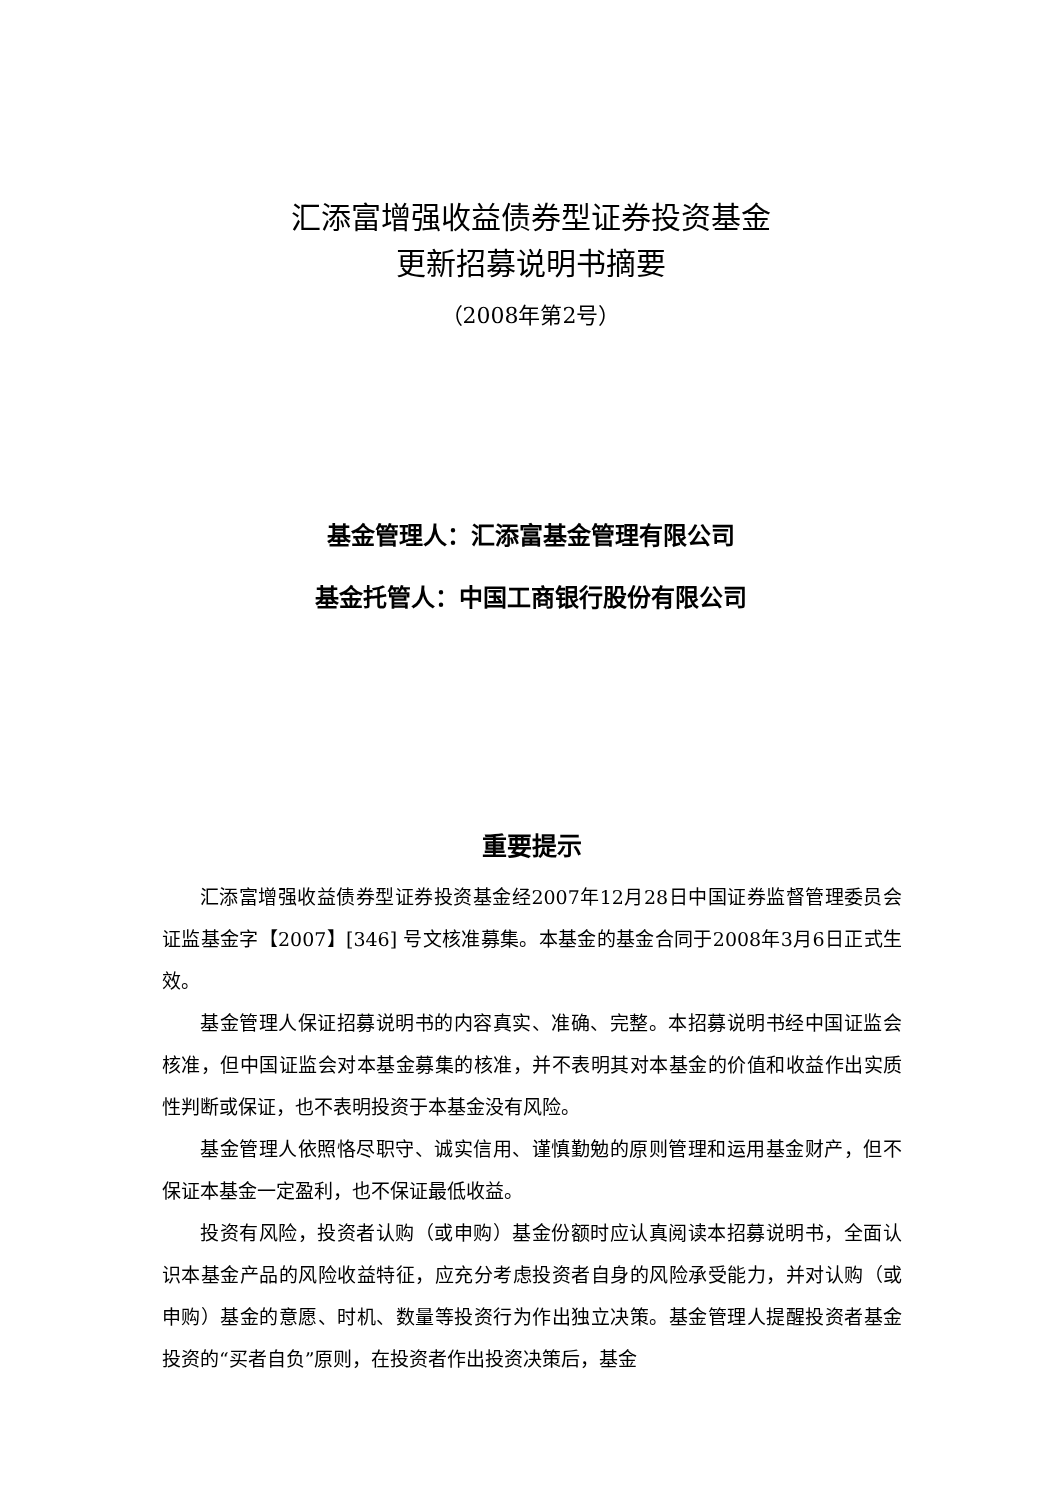汇添富增强收益债券型证券投资基金
更新招募说明书摘要
（2008年第2号）
基金管理人：汇添富基金管理有限公司
基金托管人：中国工商银行股份有限公司
重要提示
汇添富增强收益债券型证券投资基金经2007年12月28日中国证券监督管理委员会证监基金字【2007】[346] 号文核准募集。本基金的基金合同于2008年3月6日正式生效。
基金管理人保证招募说明书的内容真实、准确、完整。本招募说明书经中国证监会核准，但中国证监会对本基金募集的核准，并不表明其对本基金的价值和收益作出实质性判断或保证，也不表明投资于本基金没有风险。
基金管理人依照恪尽职守、诚实信用、谨慎勤勉的原则管理和运用基金财产，但不保证本基金一定盈利，也不保证最低收益。
投资有风险，投资者认购（或申购）基金份额时应认真阅读本招募说明书，全面认识本基金产品的风险收益特征，应充分考虑投资者自身的风险承受能力，并对认购（或申购）基金的意愿、时机、数量等投资行为作出独立决策。基金管理人提醒投资者基金投资的“买者自负”原则，在投资者作出投资决策后，基金